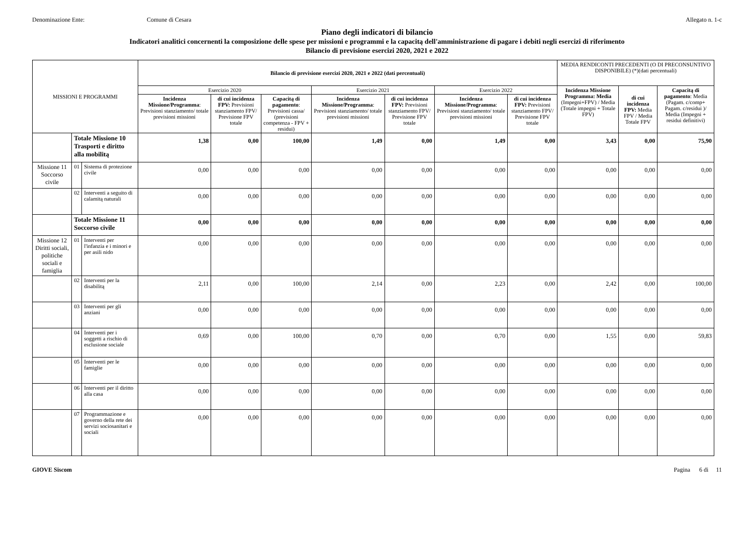Denominazione Ente: Comune di Cesara Allegato n. 1-c
Piano degli indicatori di bilancio
Indicatori analitici concernenti la composizione delle spese per missioni e programmi e la capacitą dell'amministrazione di pagare i debiti negli esercizi di riferimento
Bilancio di previsione esercizi 2020, 2021 e 2022
| MISSIONI E PROGRAMMI | | | Bilancio di previsione esercizi 2020, 2021 e 2022 (dati percentuali) | | | | | | | MEDIA RENDICONTI PRECEDENTI (O DI PRECONSUNTIVO DISPONIBILE) (*)(dati percentuali) | | |
| --- | --- | --- | --- | --- | --- | --- | --- | --- | --- | --- | --- | --- |
| | | | Esercizio 2020 | | | Esercizio 2021 | | Esercizio 2022 | | Incidenza Missione Programma: Media (Impegni+FPV) / Media (Totale impegni + Totale FPV) | di cui incidenza FPV: Media FPV / Media Totale FPV | Capacitą di pagamento : Media (Pagam. c/comp+ Pagam. c/residui )/ Media (Impegni + residui definitivi) |
| | | | Incidenza Missione/Programma : Previsioni stanziamento/ totale previsioni missioni | di cui incidenza FPV: Previsioni stanziamento FPV/ Previsione FPV totale | Capacitą di pagamento : Previsioni cassa/ (previsioni competenza - FPV + residui) | Incidenza Missione/Programma : Previsioni stanziamento/ totale previsioni missioni | di cui incidenza FPV: Previsioni stanziamento FPV/ Previsione FPV totale | Incidenza Missione/Programma : Previsioni stanziamento/ totale previsioni missioni | di cui incidenza FPV: Previsioni stanziamento FPV/ Previsione FPV totale | | | |
| | Totale Missione 10 Trasporti e diritto alla mobilitą | | 1,38 | 0,00 | 100,00 | 1,49 | 0,00 | 1,49 | 0,00 | 3,43 | 0,00 | 75,90 |
| Missione 11 Soccorso civile | 01 | Sistema di protezione civile | 0,00 | 0,00 | 0,00 | 0,00 | 0,00 | 0,00 | 0,00 | 0,00 | 0,00 | 0,00 |
| | 02 | Interventi a seguito di calamitą naturali | 0,00 | 0,00 | 0,00 | 0,00 | 0,00 | 0,00 | 0,00 | 0,00 | 0,00 | 0,00 |
| | Totale Missione 11 Soccorso civile | | 0,00 | 0,00 | 0,00 | 0,00 | 0,00 | 0,00 | 0,00 | 0,00 | 0,00 | 0,00 |
| Missione 12 Diritti sociali, politiche sociali e famiglia | 01 | Interventi per l'infanzia e i minori e per asili nido | 0,00 | 0,00 | 0,00 | 0,00 | 0,00 | 0,00 | 0,00 | 0,00 | 0,00 | 0,00 |
| | 02 | Interventi per la disabilitą | 2,11 | 0,00 | 100,00 | 2,14 | 0,00 | 2,23 | 0,00 | 2,42 | 0,00 | 100,00 |
| | 03 | Interventi per gli anziani | 0,00 | 0,00 | 0,00 | 0,00 | 0,00 | 0,00 | 0,00 | 0,00 | 0,00 | 0,00 |
| | 04 | Interventi per i soggetti a rischio di esclusione sociale | 0,69 | 0,00 | 100,00 | 0,70 | 0,00 | 0,70 | 0,00 | 1,55 | 0,00 | 59,83 |
| | 05 | Interventi per le famiglie | 0,00 | 0,00 | 0,00 | 0,00 | 0,00 | 0,00 | 0,00 | 0,00 | 0,00 | 0,00 |
| | 06 | Interventi per il diritto alla casa | 0,00 | 0,00 | 0,00 | 0,00 | 0,00 | 0,00 | 0,00 | 0,00 | 0,00 | 0,00 |
| | 07 | Programmazione e governo della rete dei servizi sociosanitari e sociali | 0,00 | 0,00 | 0,00 | 0,00 | 0,00 | 0,00 | 0,00 | 0,00 | 0,00 | 0,00 |
GIOVE Siscom Pagina 6 di 11